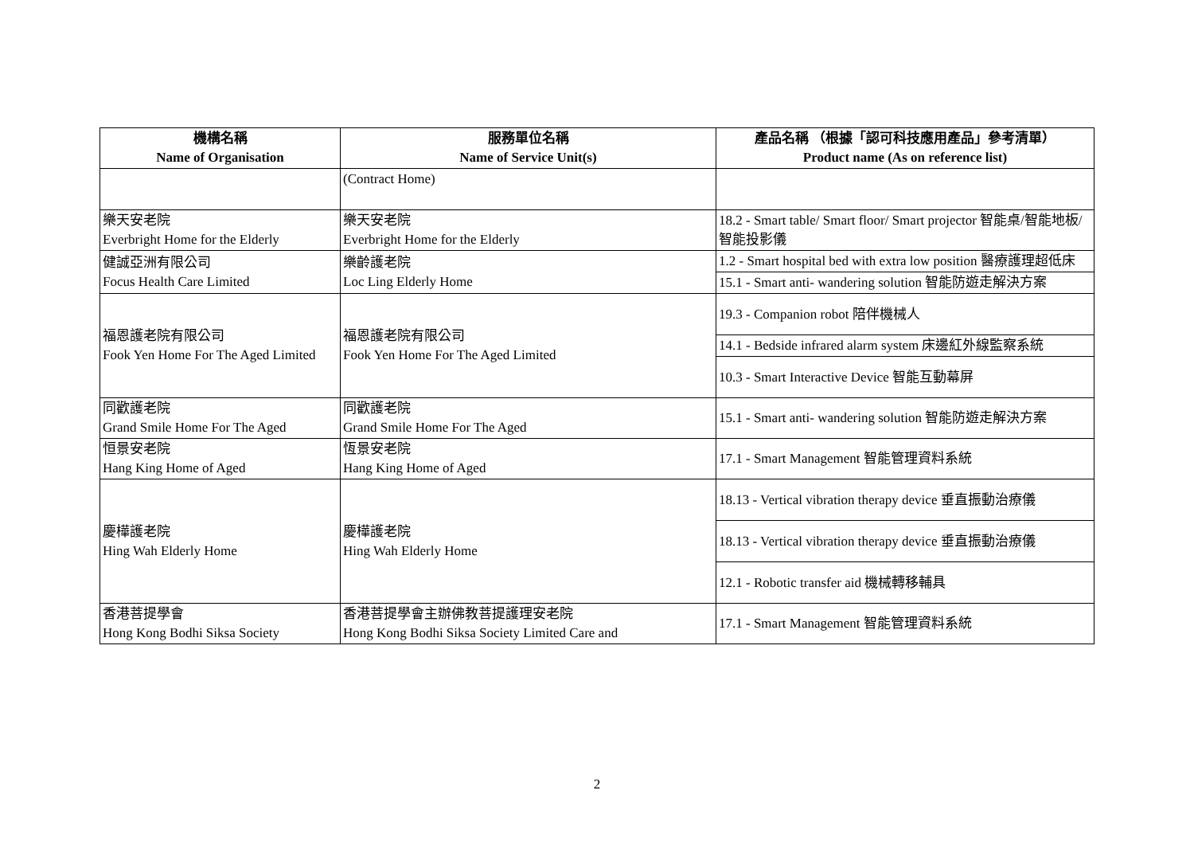| 機構名稱 Name of Organisation | 服務單位名稱 Name of Service Unit(s) | 產品名稱 （根據「認可科技應用產品」參考清單） Product name (As on reference list) |
| --- | --- | --- |
| | (Contract Home) | |
| 樂天安老院 Everbright Home for the Elderly | 樂天安老院 Everbright Home for the Elderly | 18.2 - Smart table/ Smart floor/ Smart projector 智能桌/智能地板/智能投影儀 |
| 健誠亞洲有限公司 Focus Health Care Limited | 樂齡護老院 Loc Ling Elderly Home | 1.2 - Smart hospital bed with extra low position 醫療護理超低床 |
| | | 15.1 - Smart anti- wandering solution 智能防遊走解決方案 |
| 福恩護老院有限公司 Fook Yen Home For The Aged Limited | 福恩護老院有限公司 Fook Yen Home For The Aged Limited | 19.3 - Companion robot 陪伴機械人 |
| | | 14.1 - Bedside infrared alarm system 床邊紅外線監察系統 |
| | | 10.3 - Smart Interactive Device 智能互動幕屏 |
| 同歡護老院 Grand Smile Home For The Aged | 同歡護老院 Grand Smile Home For The Aged | 15.1 - Smart anti- wandering solution 智能防遊走解決方案 |
| 恒景安老院 Hang King Home of Aged | 恆景安老院 Hang King Home of Aged | 17.1 - Smart Management 智能管理資料系統 |
| 慶樺護老院 Hing Wah Elderly Home | 慶樺護老院 Hing Wah Elderly Home | 18.13 - Vertical vibration therapy device 垂直振動治療儀 |
| | | 18.13 - Vertical vibration therapy device 垂直振動治療儀 |
| | | 12.1 - Robotic transfer aid 機械轉移輔具 |
| 香港菩提學會 Hong Kong Bodhi Siksa Society | 香港菩提學會主辦佛教菩提護理安老院 Hong Kong Bodhi Siksa Society Limited Care and | 17.1 - Smart Management 智能管理資料系統 |
2